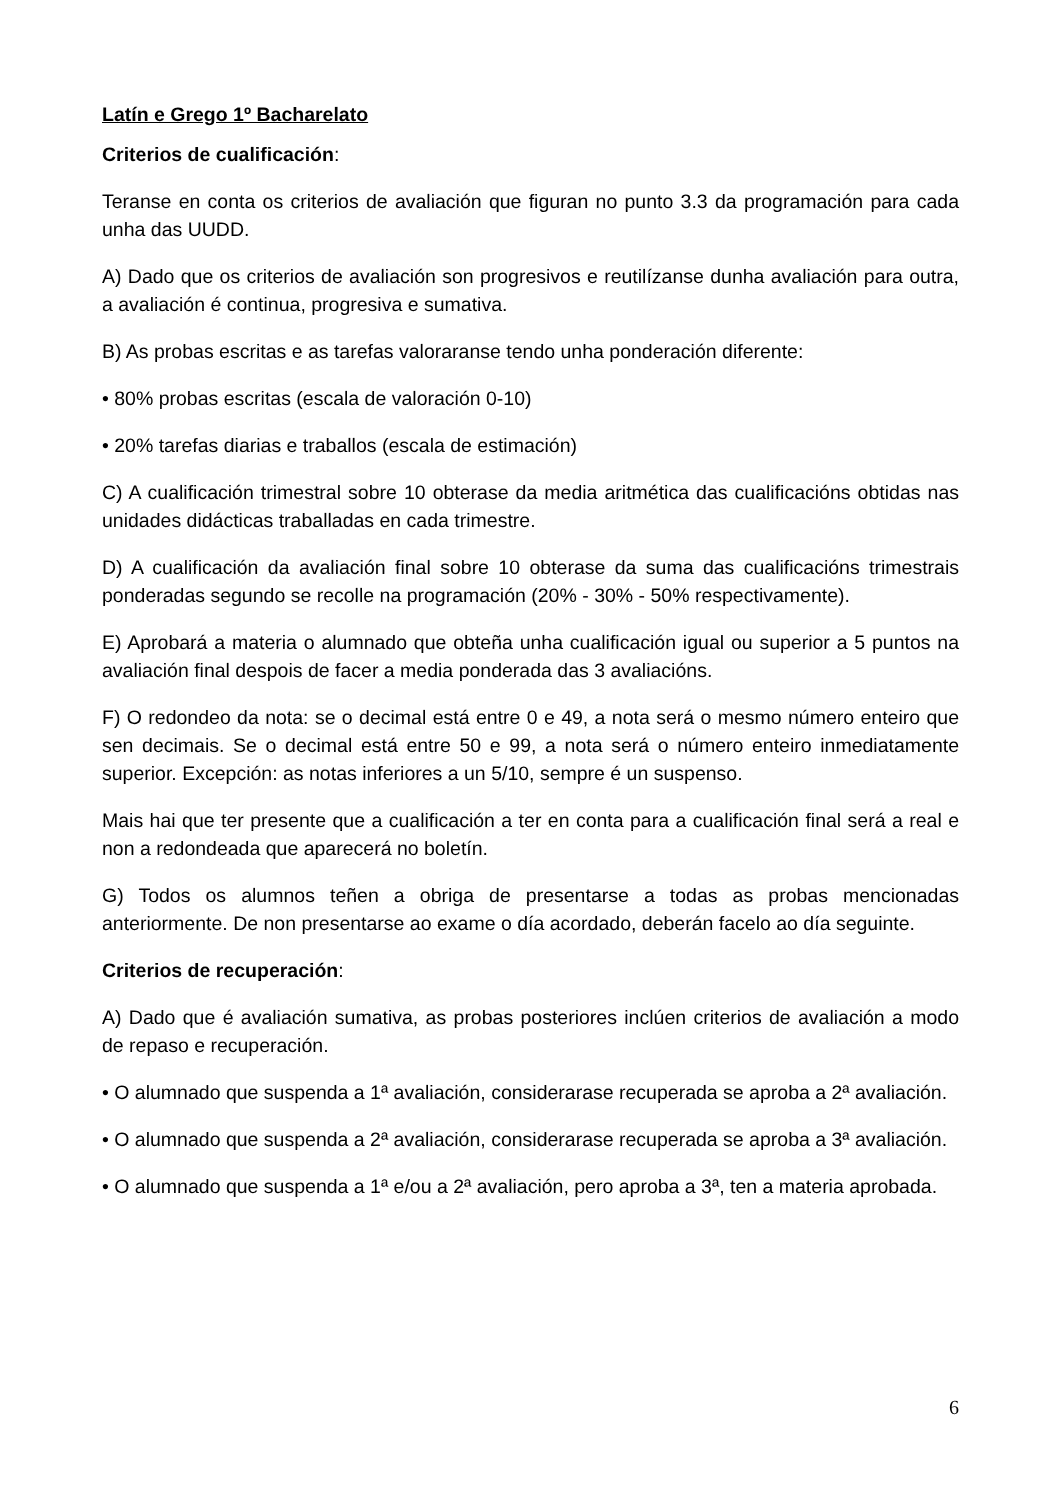Latín e Grego 1º Bacharelato
Criterios de cualificación:
Teranse en conta os criterios de avaliación que figuran no punto 3.3 da programación para cada unha das UUDD.
A) Dado que os criterios de avaliación son progresivos e reutilízanse dunha avaliación para outra, a avaliación é continua, progresiva e sumativa.
B) As probas escritas e as tarefas valoraranse tendo unha ponderación diferente:
• 80% probas escritas (escala de valoración 0-10)
• 20% tarefas diarias e traballos (escala de estimación)
C) A cualificación trimestral sobre 10 obterase da media aritmética das cualificacións obtidas nas unidades didácticas traballadas en cada trimestre.
D) A cualificación da avaliación final sobre 10 obterase da suma das cualificacións trimestrais ponderadas segundo se recolle na programación (20% - 30% - 50% respectivamente).
E) Aprobará a materia o alumnado que obteña unha cualificación igual ou superior a 5 puntos na avaliación final despois de facer a media ponderada das 3 avaliacións.
F) O redondeo da nota: se o decimal está entre 0 e 49, a nota será o mesmo número enteiro que sen decimais. Se o decimal está entre 50 e 99, a nota será o número enteiro inmediatamente superior. Excepción: as notas inferiores a un 5/10, sempre é un suspenso.
Mais hai que ter presente que a cualificación a ter en conta para a cualificación final será a real e non a redondeada que aparecerá no boletín.
G) Todos os alumnos teñen a obriga de presentarse a todas as probas mencionadas anteriormente. De non presentarse ao exame o día acordado, deberán facelo ao día seguinte.
Criterios de recuperación:
A) Dado que é avaliación sumativa, as probas posteriores inclúen criterios de avaliación a modo de repaso e recuperación.
• O alumnado que suspenda a 1ª avaliación, considerarase recuperada se aproba a 2ª avaliación.
• O alumnado que suspenda a 2ª avaliación, considerarase recuperada se aproba a 3ª avaliación.
• O alumnado que suspenda a 1ª e/ou a 2ª avaliación, pero aproba a 3ª, ten a materia aprobada.
6